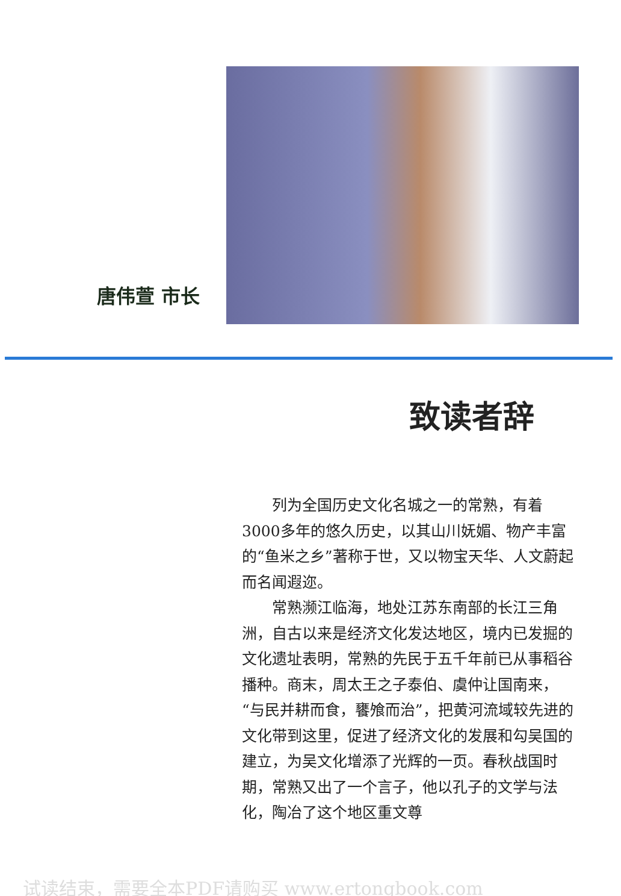唐伟萱 市长
致读者辞
列为全国历史文化名城之一的常熟，有着3000多年的悠久历史，以其山川妩媚、物产丰富的“鱼米之乡”著称于世，又以物宝天华、人文蔚起而名闻遐迩。
常熟濒江临海，地处江苏东南部的长江三角洲，自古以来是经济文化发达地区，境内已发掘的文化遗址表明，常熟的先民于五千年前已从事稻谷播种。商末，周太王之子泰伯、虞仲让国南来，“与民并耕而食，饔飧而治”，把黄河流域较先进的文化带到这里，促进了经济文化的发展和勾吴国的建立，为吴文化增添了光辉的一页。春秋战国时期，常熟又出了一个言子，他以孔子的文学与法化，陶冶了这个地区重文尊
试读结束，需要全本PDF请购买 www.ertongbook.com